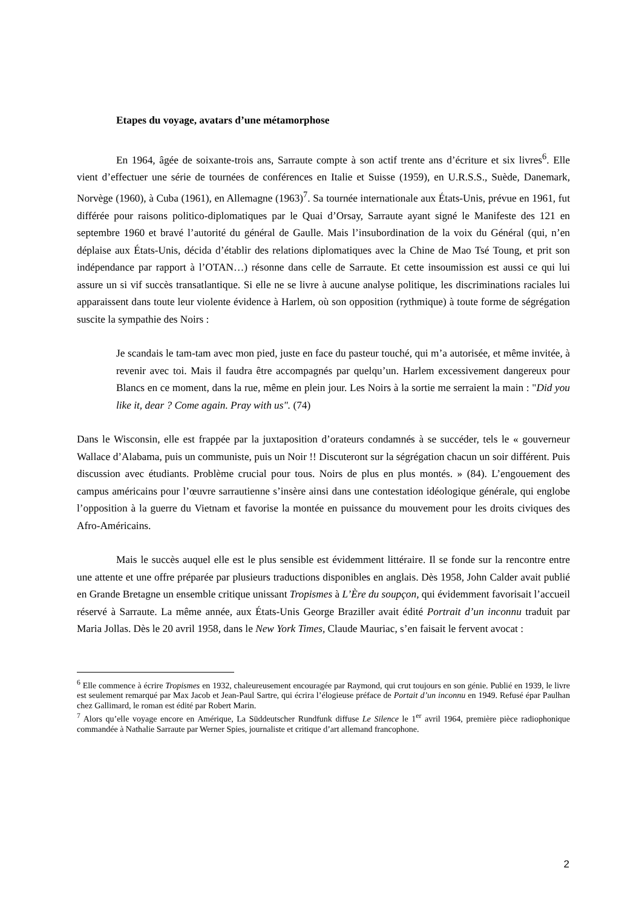Etapes du voyage, avatars d’une métamorphose
En 1964, âgée de soixante-trois ans, Sarraute compte à son actif trente ans d’écriture et six livres<sup>6</sup>. Elle vient d’effectuer une série de tournées de conférences en Italie et Suisse (1959), en U.R.S.S., Suède, Danemark, Norvège (1960), à Cuba (1961), en Allemagne (1963)<sup>7</sup>. Sa tournée internationale aux États-Unis, prévue en 1961, fut différée pour raisons politico-diplomatiques par le Quai d’Orsay, Sarraute ayant signé le Manifeste des 121 en septembre 1960 et bravé l’autorité du général de Gaulle. Mais l’insubordination de la voix du Général (qui, n’en déplaise aux États-Unis, décida d’établir des relations diplomatiques avec la Chine de Mao Tsé Toung, et prit son indépendance par rapport à l’OTAN…) résonne dans celle de Sarraute. Et cette insoumission est aussi ce qui lui assure un si vif succès transatlantique. Si elle ne se livre à aucune analyse politique, les discriminations raciales lui apparaissent dans toute leur violente évidence à Harlem, où son opposition (rythmique) à toute forme de ségrégation suscite la sympathie des Noirs :
Je scandais le tam-tam avec mon pied, juste en face du pasteur touché, qui m’a autorisée, et même invitée, à revenir avec toi. Mais il faudra être accompagnés par quelqu’un. Harlem excessivement dangereux pour Blancs en ce moment, dans la rue, même en plein jour. Les Noirs à la sortie me serraient la main : "Did you like it, dear ? Come again. Pray with us". (74)
Dans le Wisconsin, elle est frappée par la juxtaposition d’orateurs condamnés à se succéder, tels le « gouverneur Wallace d’Alabama, puis un communiste, puis un Noir !! Discuteront sur la ségrégation chacun un soir différent. Puis discussion avec étudiants. Problème crucial pour tous. Noirs de plus en plus montés. » (84). L’engouement des campus américains pour l’œuvre sarrautienne s’insère ainsi dans une contestation idéologique générale, qui englobe l’opposition à la guerre du Vietnam et favorise la montée en puissance du mouvement pour les droits civiques des Afro-Américains.
Mais le succès auquel elle est le plus sensible est évidemment littéraire. Il se fonde sur la rencontre entre une attente et une offre préparée par plusieurs traductions disponibles en anglais. Dès 1958, John Calder avait publié en Grande Bretagne un ensemble critique unissant Tropismes à L’Ère du soupçon, qui évidemment favorisait l’accueil réservé à Sarraute. La même année, aux États-Unis George Braziller avait édité Portrait d’un inconnu traduit par Maria Jollas. Dès le 20 avril 1958, dans le New York Times, Claude Mauriac, s’en faisait le fervent avocat :
<sup>6</sup> Elle commence à écrire Tropismes en 1932, chaleureusement encouragée par Raymond, qui crut toujours en son génie. Publié en 1939, le livre est seulement remarqué par Max Jacob et Jean-Paul Sartre, qui écrira l’élogieuse préface de Portait d’un inconnu en 1949. Refusé épar Paulhan chez Gallimard, le roman est édité par Robert Marin.
<sup>7</sup> Alors qu’elle voyage encore en Amérique, La Süddeutscher Rundfunk diffuse Le Silence le 1<sup>er</sup> avril 1964, première pièce radiophonique commandée à Nathalie Sarraute par Werner Spies, journaliste et critique d’art allemand francophone.
2